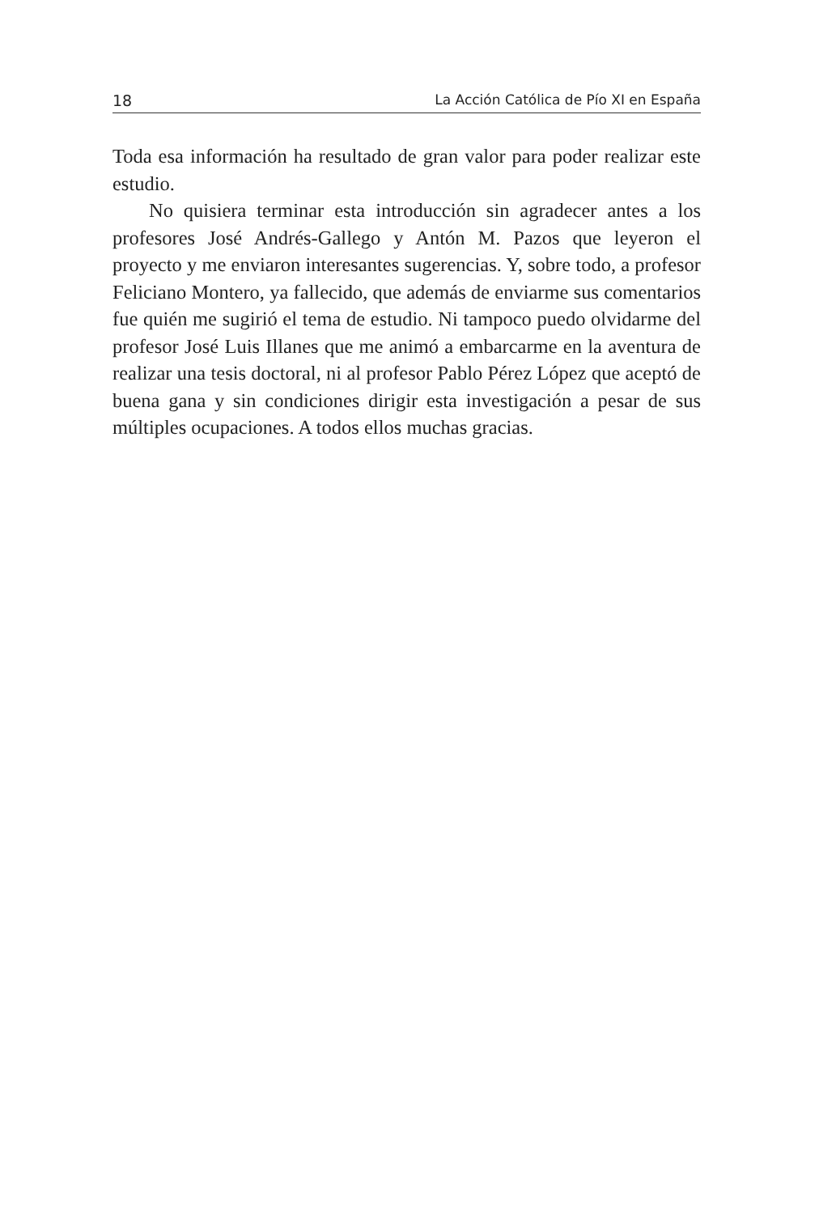18 La Acción Católica de Pío XI en España
Toda esa información ha resultado de gran valor para poder realizar este estudio.
No quisiera terminar esta introducción sin agradecer antes a los profesores José Andrés-Gallego y Antón M. Pazos que leyeron el proyecto y me enviaron interesantes sugerencias. Y, sobre todo, a profesor Feliciano Montero, ya fallecido, que además de enviarme sus comentarios fue quién me sugirió el tema de estudio. Ni tampoco puedo olvidarme del profesor José Luis Illanes que me animó a embarcarme en la aventura de realizar una tesis doctoral, ni al profesor Pablo Pérez López que aceptó de buena gana y sin condiciones dirigir esta investigación a pesar de sus múltiples ocupaciones. A todos ellos muchas gracias.